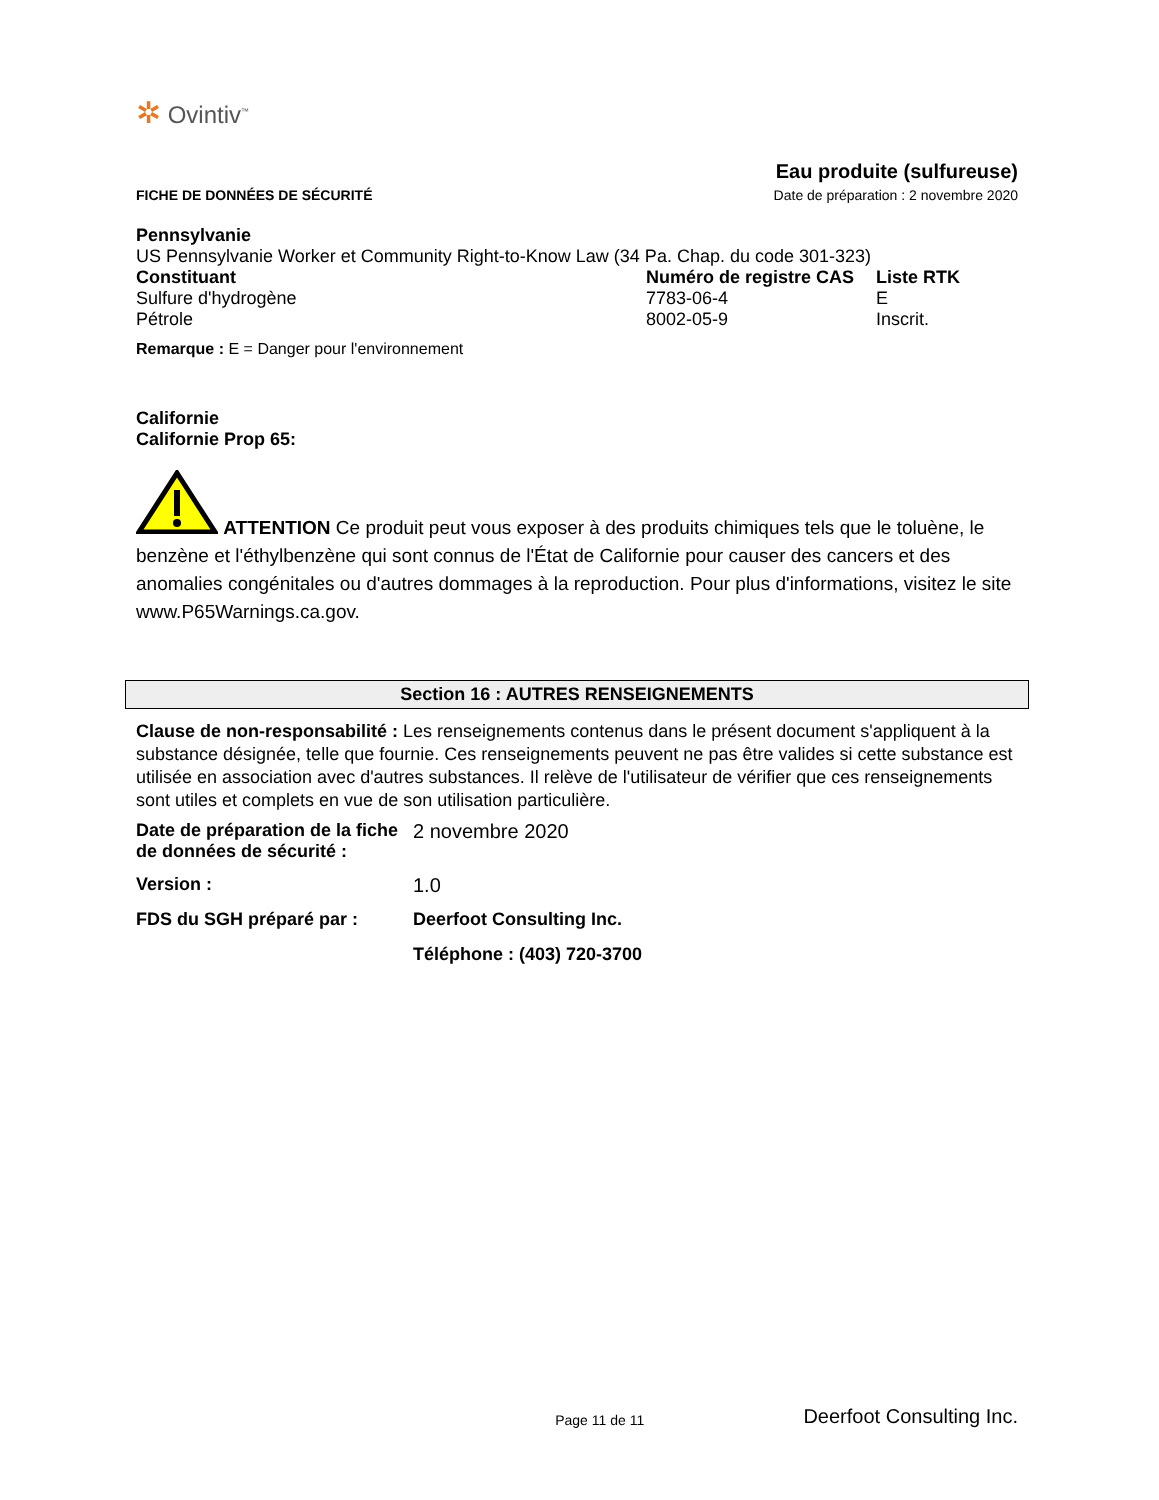✲ Ovintiv<sup>™</sup>
FICHE DE DONNÉES DE SÉCURITÉ
Eau produite (sulfureuse)
Date de préparation : 2 novembre 2020
Pennsylvanie
US Pennsylvanie Worker et Community Right-to-Know Law (34 Pa. Chap. du code 301-323)
| Constituant | Numéro de registre CAS | Liste RTK |
| Sulfure d'hydrogène | 7783-06-4 | E |
| Pétrole | 8002-05-9 | Inscrit. |
Remarque : E = Danger pour l'environnement
Californie
Californie Prop 65:
ATTENTION Ce produit peut vous exposer à des produits chimiques tels que le toluène, le benzène et l'éthylbenzène qui sont connus de l'État de Californie pour causer des cancers et des anomalies congénitales ou d'autres dommages à la reproduction. Pour plus d'informations, visitez le site www.P65Warnings.ca.gov.
Section 16 : AUTRES RENSEIGNEMENTS
Clause de non-responsabilité : Les renseignements contenus dans le présent document s'appliquent à la substance désignée, telle que fournie. Ces renseignements peuvent ne pas être valides si cette substance est utilisée en association avec d'autres substances. Il relève de l'utilisateur de vérifier que ces renseignements sont utiles et complets en vue de son utilisation particulière.
| Date de préparation de la fiche de données de sécurité : | 2 novembre 2020 |
| Version : | 1.0 |
| FDS du SGH préparé par : | Deerfoot Consulting Inc. |
| | Téléphone : (403) 720-3700 |
Page 11 de 11 Deerfoot Consulting Inc.